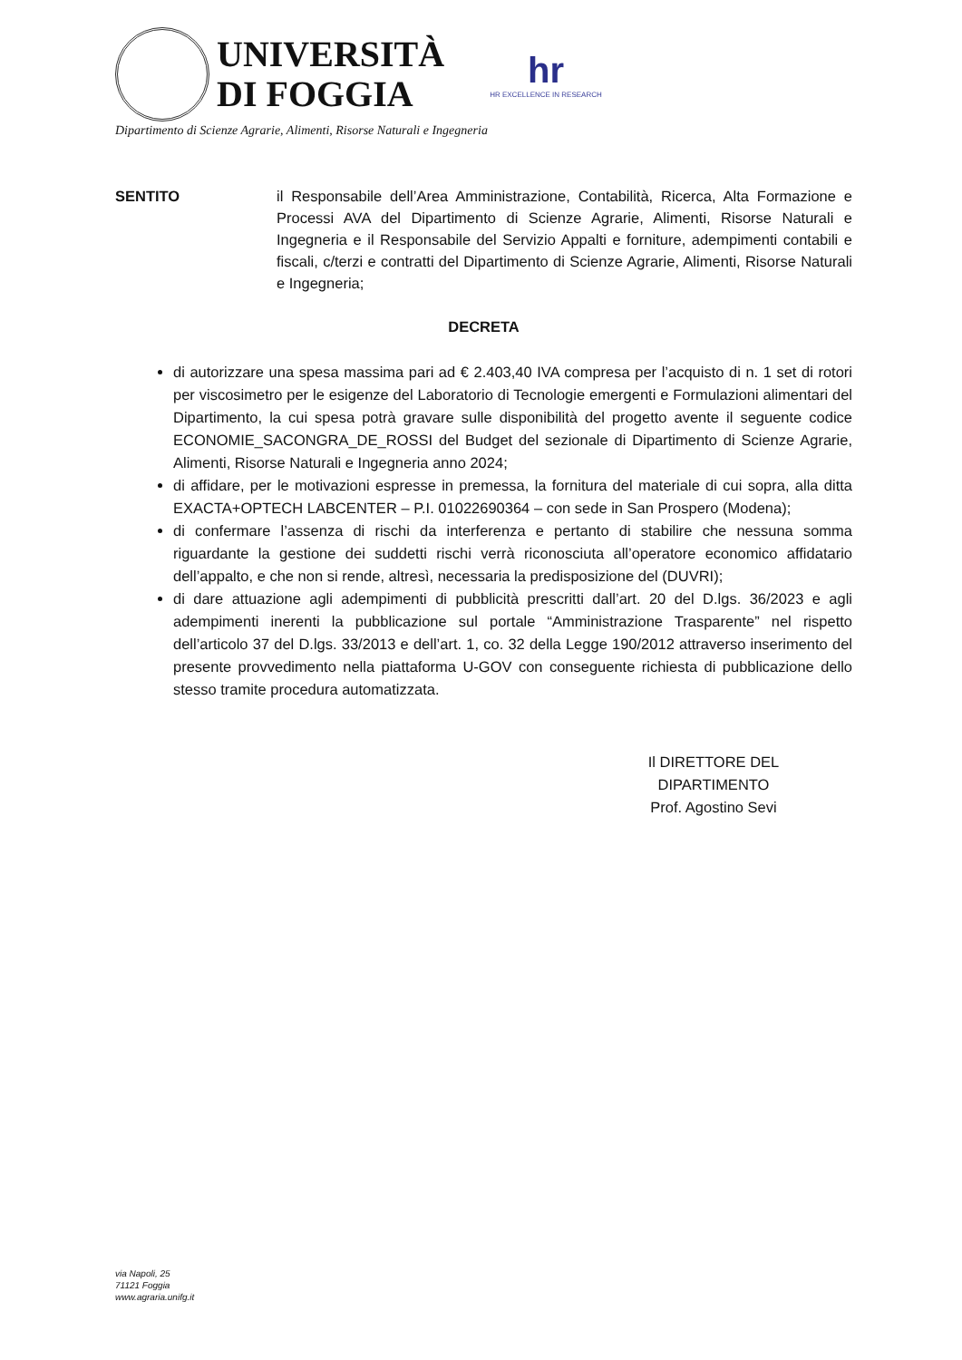UNIVERSITÀ
DI FOGGIA
hr
HR EXCELLENCE IN RESEARCH
Dipartimento di Scienze Agrarie, Alimenti, Risorse Naturali e Ingegneria
SENTITO il Responsabile dell’Area Amministrazione, Contabilità, Ricerca, Alta Formazione e Processi AVA del Dipartimento di Scienze Agrarie, Alimenti, Risorse Naturali e Ingegneria e il Responsabile del Servizio Appalti e forniture, adempimenti contabili e fiscali, c/terzi e contratti del Dipartimento di Scienze Agrarie, Alimenti, Risorse Naturali e Ingegneria;
DECRETA
di autorizzare una spesa massima pari ad € 2.403,40 IVA compresa per l’acquisto di n. 1 set di rotori per viscosimetro per le esigenze del Laboratorio di Tecnologie emergenti e Formulazioni alimentari del Dipartimento, la cui spesa potrà gravare sulle disponibilità del progetto avente il seguente codice ECONOMIE_SACONGRA_DE_ROSSI del Budget del sezionale di Dipartimento di Scienze Agrarie, Alimenti, Risorse Naturali e Ingegneria anno 2024;
di affidare, per le motivazioni espresse in premessa, la fornitura del materiale di cui sopra, alla ditta EXACTA+OPTECH LABCENTER – P.I. 01022690364 – con sede in San Prospero (Modena);
di confermare l’assenza di rischi da interferenza e pertanto di stabilire che nessuna somma riguardante la gestione dei suddetti rischi verrà riconosciuta all’operatore economico affidatario dell’appalto, e che non si rende, altresì, necessaria la predisposizione del (DUVRI);
di dare attuazione agli adempimenti di pubblicità prescritti dall’art. 20 del D.lgs. 36/2023 e agli adempimenti inerenti la pubblicazione sul portale “Amministrazione Trasparente” nel rispetto dell’articolo 37 del D.lgs. 33/2013 e dell’art. 1, co. 32 della Legge 190/2012 attraverso inserimento del presente provvedimento nella piattaforma U-GOV con conseguente richiesta di pubblicazione dello stesso tramite procedura automatizzata.
Il DIRETTORE DEL DIPARTIMENTO
Prof. Agostino Sevi
via Napoli, 25
71121 Foggia
www.agraria.unifg.it